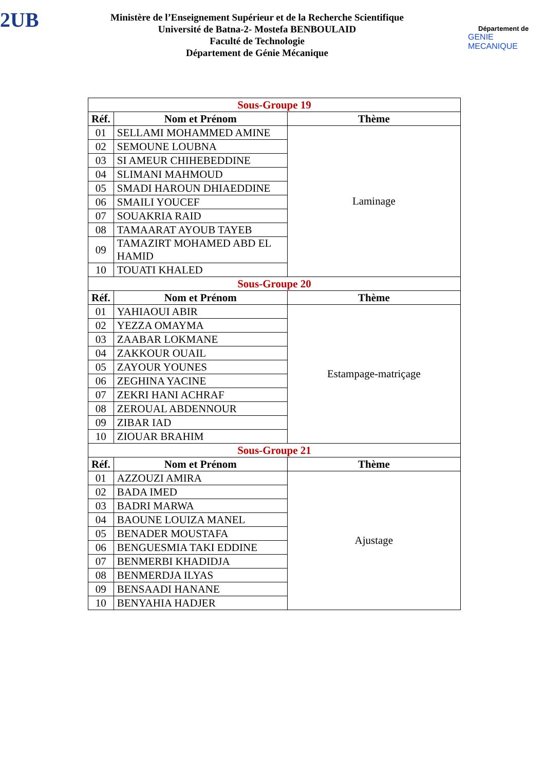2UB
Ministère de l’Enseignement Supérieur et de la Recherche Scientifique
Université de Batna-2- Mostefa BENBOULAID
Faculté de Technologie
Département de Génie Mécanique
Département de
GENIE MECANIQUE
| Sous-Groupe 19 | | |
| Réf. | Nom et Prénom | Thème |
| 01 | SELLAMI MOHAMMED AMINE | Laminage |
| 02 | SEMOUNE LOUBNA | |
| 03 | SI AMEUR CHIHEBEDDINE | |
| 04 | SLIMANI MAHMOUD | |
| 05 | SMADI HAROUN DHIAEDDINE | |
| 06 | SMAILI YOUCEF | |
| 07 | SOUAKRIA RAID | |
| 08 | TAMAARAT AYOUB TAYEB | |
| 09 | TAMAZIRT MOHAMED ABD EL HAMID | |
| 10 | TOUATI KHALED | |
| Sous-Groupe 20 | | |
| Réf. | Nom et Prénom | Thème |
| 01 | YAHIAOUI ABIR | Estampage-matriçage |
| 02 | YEZZA OMAYMA | |
| 03 | ZAABAR LOKMANE | |
| 04 | ZAKKOUR OUAIL | |
| 05 | ZAYOUR YOUNES | |
| 06 | ZEGHINA YACINE | |
| 07 | ZEKRI HANI ACHRAF | |
| 08 | ZEROUAL ABDENNOUR | |
| 09 | ZIBAR IAD | |
| 10 | ZIOUAR BRAHIM | |
| Sous-Groupe 21 | | |
| Réf. | Nom et Prénom | Thème |
| 01 | AZZOUZI AMIRA | Ajustage |
| 02 | BADA IMED | |
| 03 | BADRI MARWA | |
| 04 | BAOUNE LOUIZA MANEL | |
| 05 | BENADER MOUSTAFA | |
| 06 | BENGUESMIA TAKI EDDINE | |
| 07 | BENMERBI KHADIDJA | |
| 08 | BENMERDJA ILYAS | |
| 09 | BENSAADI HANANE | |
| 10 | BENYAHIA HADJER | |